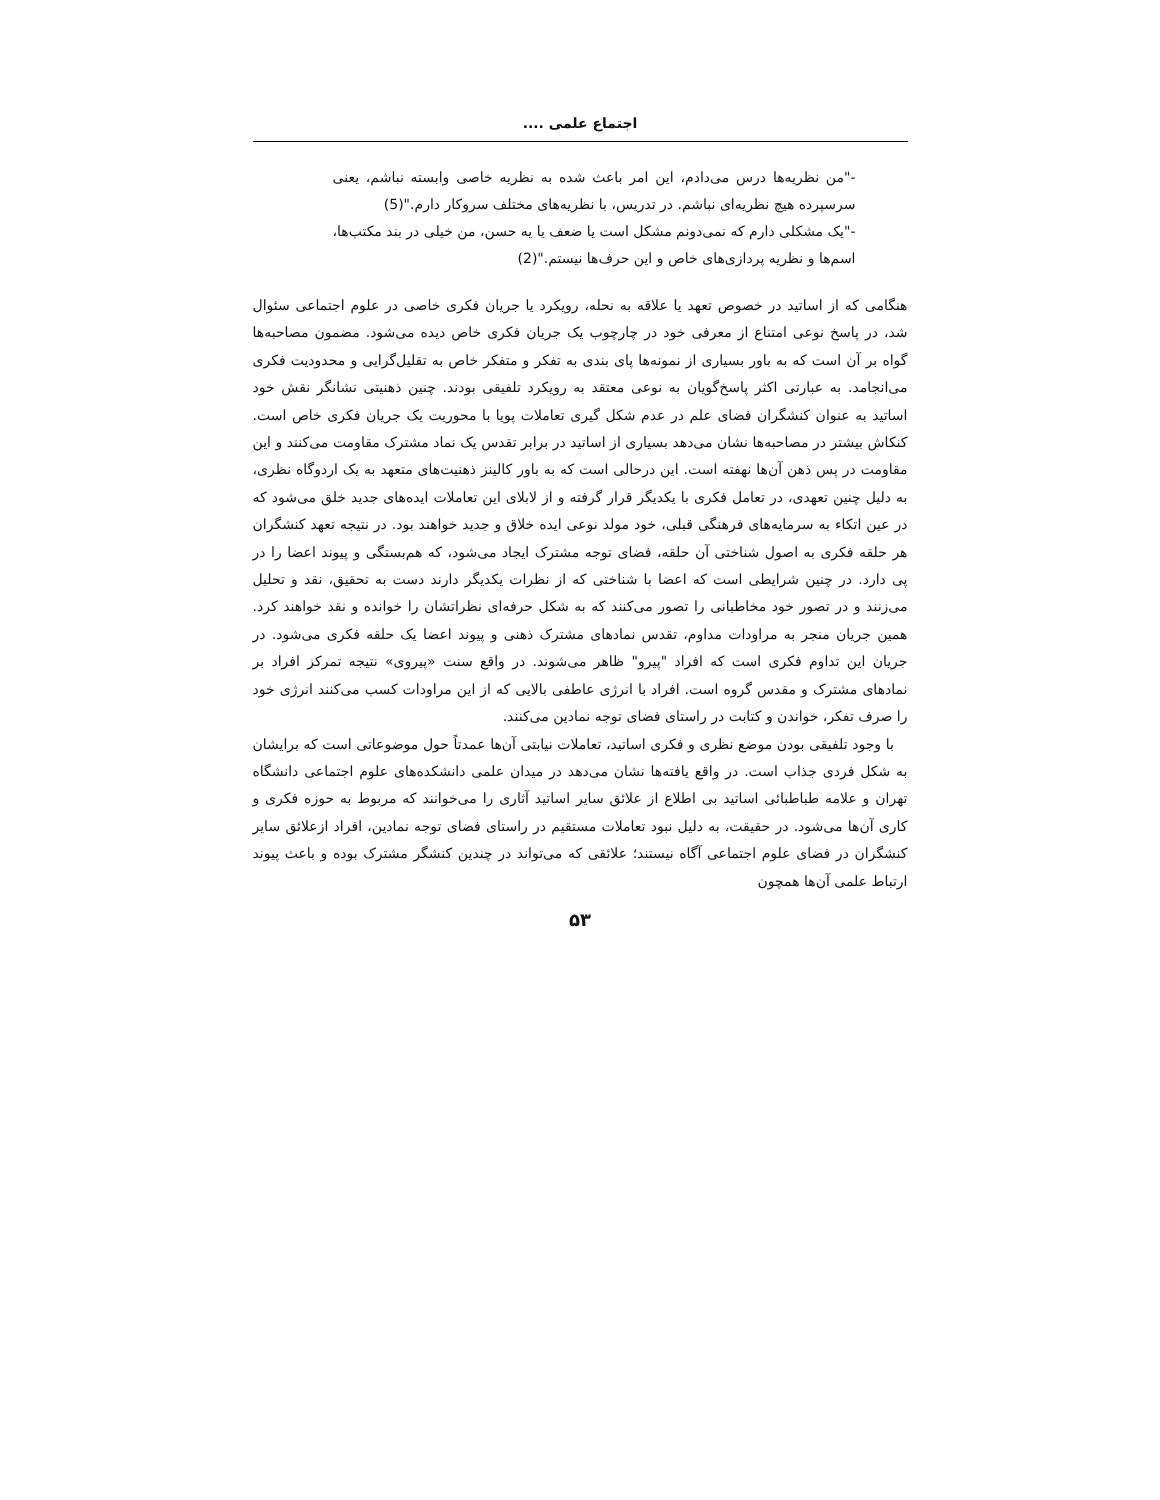اجتماع علمی ....
-"من نظریه‌ها درس می‌دادم، این امر باعث شده به نظریه خاصی وابسته نباشم، یعنی سرسپرده هیچ نظریه‌ای نباشم. در تدریس، با نظریه‌های مختلف سروکار دارم."(5)
-"یک مشکلی دارم که نمی‌دونم مشکل است یا ضعف یا یه حسن، من خیلی در بند مکتب‌ها، اسم‌ها و نظریه پردازی‌های خاص و این حرف‌ها نیستم."(2)
هنگامی که از اساتید در خصوص تعهد یا علاقه به نحله، رویکرد یا جریان فکری خاصی در علوم اجتماعی سئوال شد، در پاسخ نوعی امتناع از معرفی خود در چارچوب یک جریان فکری خاص دیده می‌شود. مضمون مصاحبه‌ها گواه بر آن است که به باور بسیاری از نمونه‌ها پای بندی به تفکر و متفکر خاص به تقلیل‌گرایی و محدودیت فکری می‌انجامد. به عبارتی اکثر پاسخ‌گویان به نوعی معتقد به رویکرد تلفیقی بودند. چنین ذهنیتی نشانگر نقش خود اساتید به عنوان کنشگران فضای علم در عدم شکل گیری تعاملات پویا با محوریت یک جریان فکری خاص است. کنکاش بیشتر در مصاحبه‌ها نشان می‌دهد بسیاری از اساتید در برابر تقدس یک نماد مشترک مقاومت می‌کنند و این مقاومت در پس ذهن آن‌ها نهفته است. این درحالی است که به باور کالینز ذهنیت‌های متعهد به یک اردوگاه نظری، به دلیل چنین تعهدی، در تعامل فکری با یکدیگر قرار گرفته و از لابلای این تعاملات ایده‌های جدید خلق می‌شود که در عین اتکاء به سرمایه‌های فرهنگی قبلی، خود مولد نوعی ایده خلاق و جدید خواهند بود. در نتیجه تعهد کنشگران هر حلقه فکری به اصول شناختی آن حلقه، فضای توجه مشترک ایجاد می‌شود، که هم‌بستگی و پیوند اعضا را در پی دارد. در چنین شرایطی است که اعضا با شناختی که از نظرات یکدیگر دارند دست به تحقیق، نقد و تحلیل می‌زنند و در تصور خود مخاطبانی را تصور می‌کنند که به شکل حرفه‌ای نظراتشان را خوانده و نقد خواهند کرد. همین جریان منجر به مراودات مداوم، تقدس نمادهای مشترک ذهنی و پیوند اعضا یک حلقه فکری می‌شود. در جریان این تداوم فکری است که افراد "پیرو" ظاهر می‌شوند. در واقع سنت «پیروی» نتیجه تمرکز افراد بر نمادهای مشترک و مقدس گروه است. افراد با انرژی عاطفی بالایی که از این مراودات کسب می‌کنند انرژی خود را صرف تفکر، خواندن و کتابت در راستای فضای توجه نمادین می‌کنند.
با وجود تلفیقی بودن موضع نظری و فکری اساتید، تعاملات نیابتی آن‌ها عمدتاً حول موضوعاتی است که برایشان به شکل فردی جذاب است. در واقع یافته‌ها نشان می‌دهد در میدان علمی دانشکده‌های علوم اجتماعی دانشگاه تهران و علامه طباطبائی اساتید بی اطلاع از علائق سایر اساتید آثاری را می‌خوانند که مربوط به حوزه فکری و کاری آن‌ها می‌شود. در حقیقت، به دلیل نبود تعاملات مستقیم در راستای فضای توجه نمادین، افراد ازعلائق سایر کنشگران در فضای علوم اجتماعی آگاه نیستند؛ علائقی که می‌تواند در چندین کنشگر مشترک بوده و باعث پیوند ارتباط علمی آن‌ها همچون
۵۳